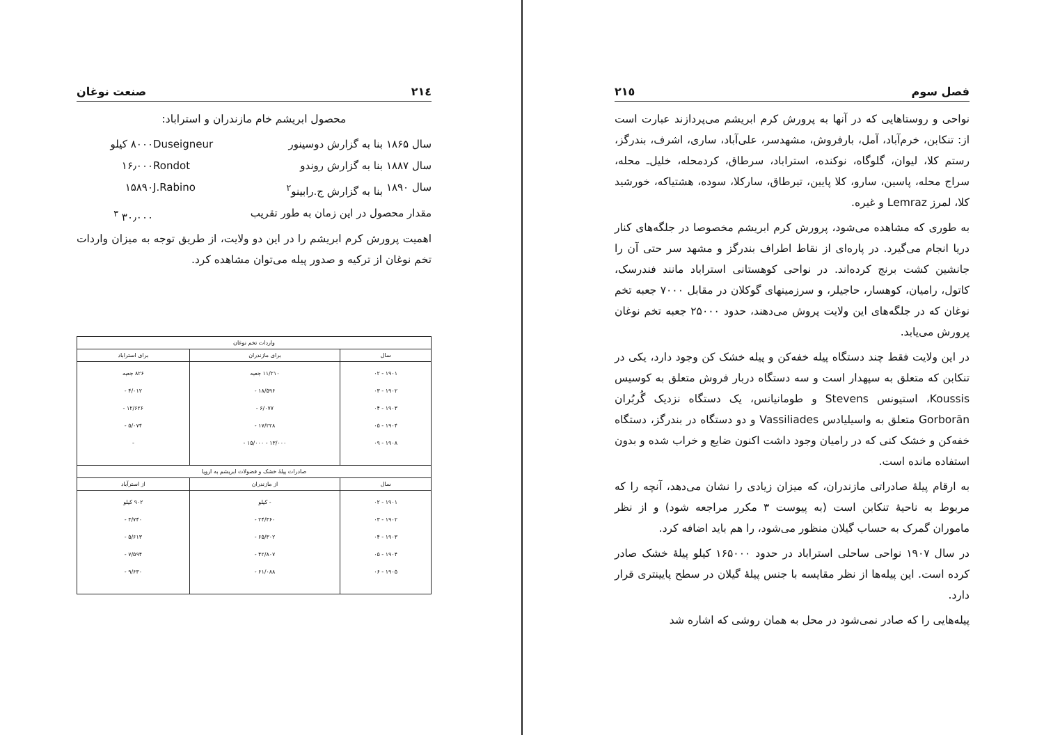٢١٤ صنعت نوغان
محصول ابریشم خام مازندران و استراباد:
سال ۱۸۶۵ بنا به گزارش دوسینور Duseigneur ۸۰۰۰ کیلو
سال ۱۸۸۷ بنا به گزارش روندو Rondot ۱۶٫۰۰۰
سال ۱۸۹۰ بنا به گزارش ج.رابینو<sup>۲</sup> J.Rabino ۱۵۸۹۰
مقدار محصول در این زمان به طور تقریب ۳۰٫۰۰۰ <sup>۳</sup>
اهمیت پرورش کرم ابریشم را در این دو ولایت، از طریق توجه به میزان واردات تخم نوغان از ترکیه و صدور پیله می‌توان مشاهده کرد.
| واردات تخم نوغان | | |
| --- | --- | --- |
| سال | برای مازندران | برای استراباد |
| ۱۹۰۱ - ۰۲ ۱۹۰۲ - ۰۳ ۱۹۰۳ - ۰۴ ۱۹۰۴ - ۰۵ ۱۹۰۸ - ۰۹ | ۱۱/۲۱۰ جعبه ۱۸/۵۹۶ - ۶/۰۷۷ - ۱۷/۲۲۸ - ۱۳/۰۰۰ - ۱۵/۰۰۰ - | ۸۲۶ جعبه ۴/۰۱۲ - ۱۲/۶۲۶ - ۵/۰۷۴ - - |
| صادرات پیلهٔ خشک و فضولات ابریشم به اروپا | | |
| سال | از مازندران | از استرآباد |
| ۱۹۰۱ - ۰۲ ۱۹۰۲ - ۰۳ ۱۹۰۳ - ۰۴ ۱۹۰۴ - ۰۵ ۱۹۰۵ - ۰۶ | - کیلو ۲۴/۳۶۰ - ۶۵/۳۰۲ - ۴۲/۸۰۷ - ۶۱/۰۸۸ - | ۹۰۲ کیلو ۳/۷۴۰ - ۵/۶۱۳ - ۷/۵۹۴ - ۹/۶۳۰ - |
فصل سوم ٢١٥
نواحی و روستاهایی که در آنها به پرورش کرم ابریشم می‌پردازند عبارت است از: تنکابن، خرم‌آباد، آمل، بارفروش، مشهدسر، علی‌آباد، ساری، اشرف، بندرگز، رستم کلا، لیوان، گلوگاه، نوکنده، استراباد، سرطاق، کردمحله، خلیل‌ـ محله، سراج محله، پاسین، سارو، کلا پایین، تیرطاق، سارکلا، سوده، هشتیاکه، خورشید کلا، لمرز Lemraz و غیره.
به طوری که مشاهده می‌شود، پرورش کرم ابریشم مخصوصا در جلگه‌های کنار دریا انجام می‌گیرد. در پاره‌ای از نقاط اطراف بندرگز و مشهد سر حتی آن را جانشین کشت برنج کرده‌اند. در نواحی کوهستانی استراباد مانند فندرسک، کاتول، رامیان، کوهسار، حاجیلر، و سرزمینهای گوکلان در مقابل ۷۰۰۰ جعبه تخم نوغان که در جلگه‌های این ولایت پروش می‌دهند، حدود ۲۵۰۰۰ جعبه تخم نوغان پرورش می‌یابد.
در این ولایت فقط چند دستگاه پیله خفه‌کن و پیله خشک کن وجود دارد، یکی در تنکابن که متعلق به سپهدار است و سه دستگاه دربار فروش متعلق به کوسیس Koussis، استیونس Stevens و طومانیانس، یک دستگاه نزدیک گُربُران Gorborān متعلق به واسیلیادس Vassiliades و دو دستگاه در بندرگز، دستگاه خفه‌کن و خشک کنی که در رامیان وجود داشت اکنون ضایع و خراب شده و بدون استفاده مانده است.
به ارقام پیلهٔ صادراتی مازندران، که میزان زیادی را نشان می‌دهد، آنچه را که مربوط به ناحیهٔ تنکابن است (به پیوست ۳ مکرر مراجعه شود) و از نظر ماموران گمرک به حساب گیلان منظور می‌شود، را هم باید اضافه کرد.
در سال ۱۹۰۷ نواحی ساحلی استراباد در حدود ۱۶۵۰۰۰ کیلو پیلهٔ خشک صادر کرده است. این پیله‌ها از نظر مقایسه با جنس پیلهٔ گیلان در سطح پایینتری قرار دارد.
پیله‌هایی را که صادر نمی‌شود در محل به همان روشی که اشاره شد